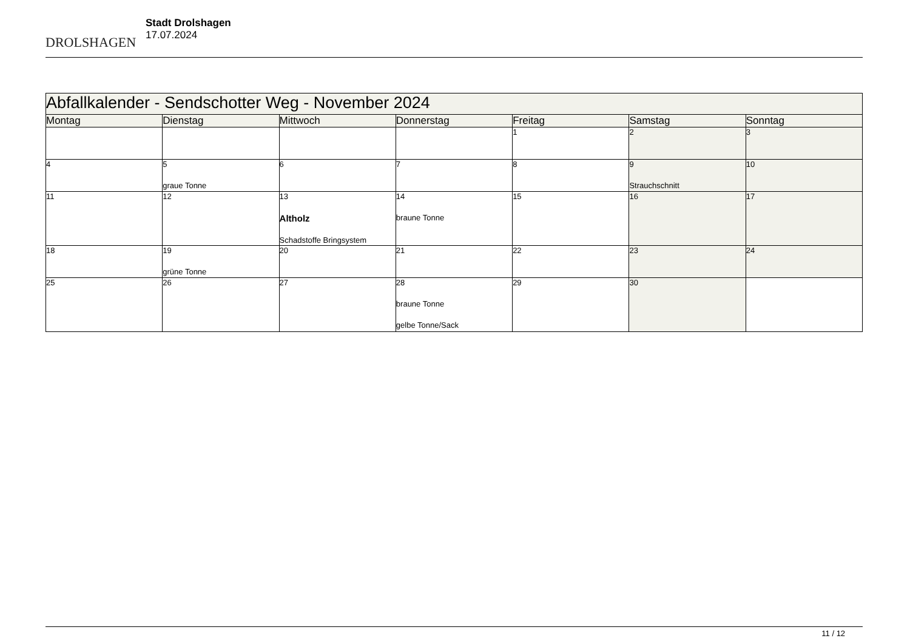DROLSHAGEN
Stadt Drolshagen
17.07.2024
| Abfallkalender - Sendschotter Weg - November 2024 | | | | | | |
| --- | --- | --- | --- | --- | --- | --- |
| Montag | Dienstag | Mittwoch | Donnerstag | Freitag | Samstag | Sonntag |
| | | | | 1 | 2 | 3 |
| 4 | 5 graue Tonne | 6 | 7 | 8 | 9 Strauchschnitt | 10 |
| 11 | 12 | 13 Altholz Schadstoffe Bringsystem | 14 braune Tonne | 15 | 16 | 17 |
| 18 | 19 grüne Tonne | 20 | 21 | 22 | 23 | 24 |
| 25 | 26 | 27 | 28 braune Tonne gelbe Tonne/Sack | 29 | 30 | |
11 / 12